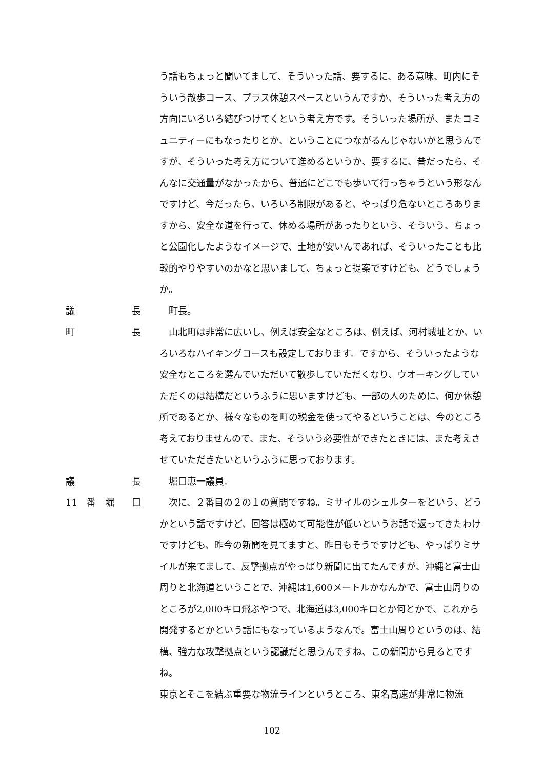う話もちょっと聞いてまして、そういった話、要するに、ある意味、町内にそういう散歩コース、プラス休憩スペースというんですか、そういった考え方の方向にいろいろ結びつけてくという考え方です。そういった場所が、またコミュニティーにもなったりとか、ということにつながるんじゃないかと思うんですが、そういった考え方について進めるというか、要するに、昔だったら、そんなに交通量がなかったから、普通にどこでも歩いて行っちゃうという形なんですけど、今だったら、いろいろ制限があると、やっぱり危ないところありますから、安全な道を行って、休める場所があったりという、そういう、ちょっと公園化したようなイメージで、土地が安いんであれば、そういったことも比較的やりやすいのかなと思いまして、ちょっと提案ですけども、どうでしょうか。
議 長 町長。
町 長 山北町は非常に広いし、例えば安全なところは、例えば、河村城址とか、いろいろなハイキングコースも設定しております。ですから、そういったような安全なところを選んでいただいて散歩していただくなり、ウオーキングしていただくのは結構だというふうに思いますけども、一部の人のために、何か休憩所であるとか、様々なものを町の税金を使ってやるということは、今のところ考えておりませんので、また、そういう必要性ができたときには、また考えさせていただきたいというふうに思っております。
議 長 堀口恵一議員。
11　番　堀 口 次に、２番目の２の１の質問ですね。ミサイルのシェルターをという、どうかという話ですけど、回答は極めて可能性が低いというお話で返ってきたわけですけども、昨今の新聞を見てますと、昨日もそうですけども、やっぱりミサイルが来てまして、反撃拠点がやっぱり新聞に出てたんですが、沖縄と富士山周りと北海道ということで、沖縄は1,600メートルかなんかで、富士山周りのところが2,000キロ飛ぶやつで、北海道は3,000キロとか何とかで、これから開発するとかという話にもなっているようなんで。富士山周りというのは、結構、強力な攻撃拠点という認識だと思うんですね、この新聞から見るとですね。
東京とそこを結ぶ重要な物流ラインというところ、東名高速が非常に物流
102